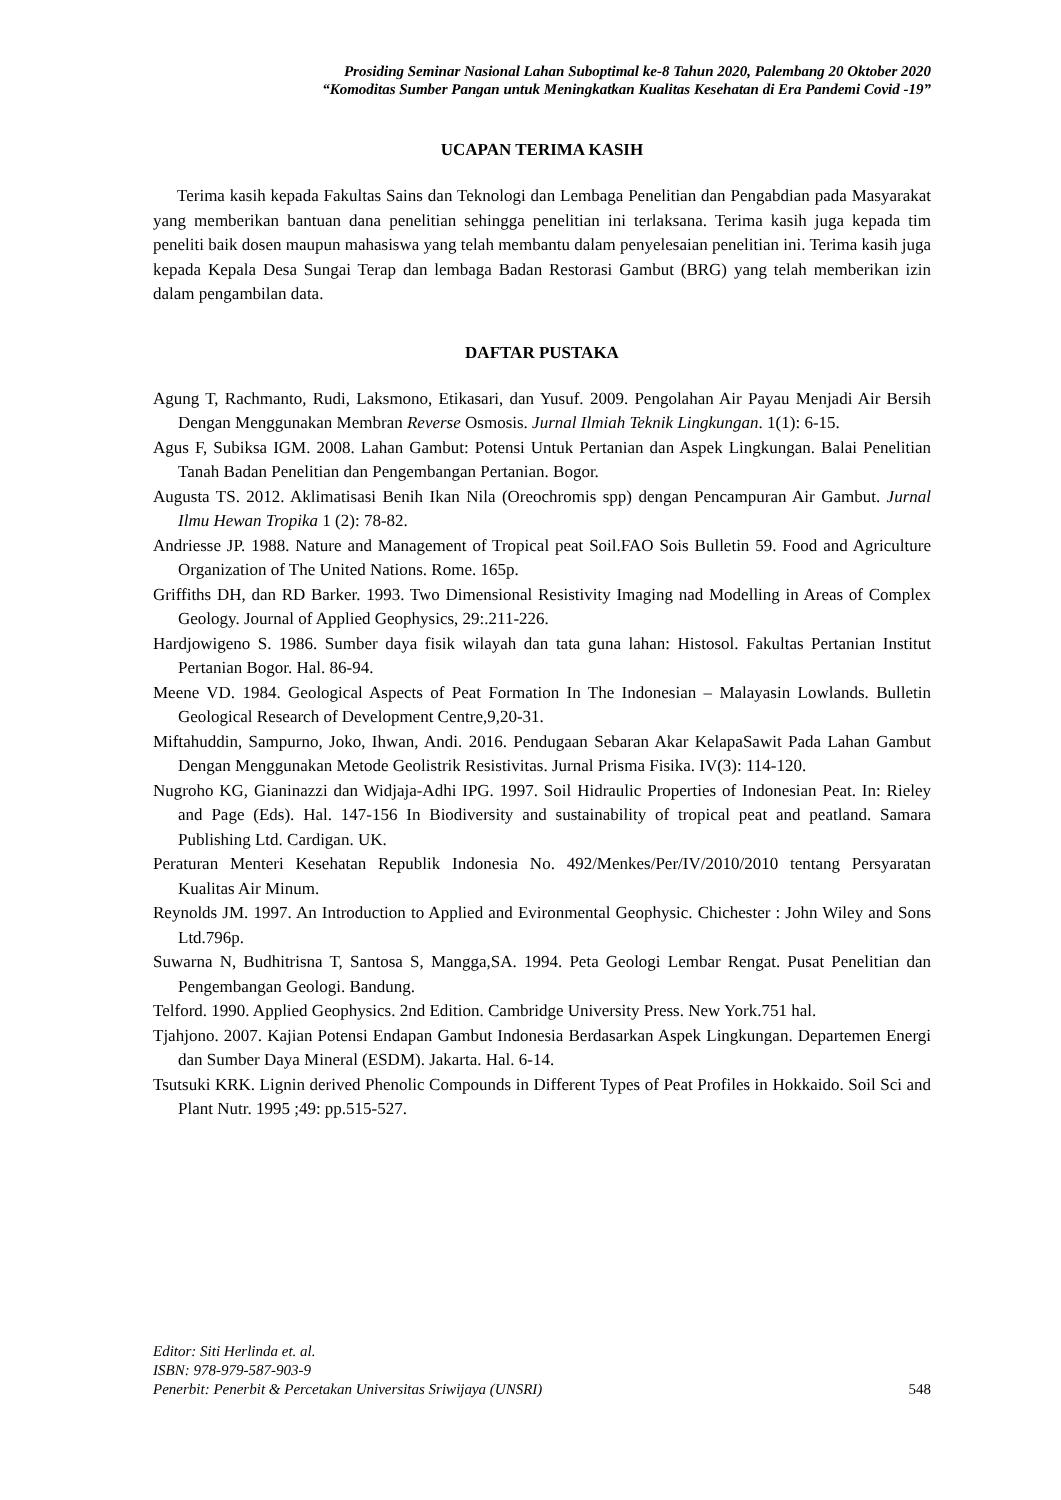Prosiding Seminar Nasional Lahan Suboptimal ke-8 Tahun 2020, Palembang 20 Oktober 2020
“Komoditas Sumber Pangan untuk Meningkatkan Kualitas Kesehatan di Era Pandemi Covid -19”
UCAPAN TERIMA KASIH
Terima kasih kepada Fakultas Sains dan Teknologi dan Lembaga Penelitian dan Pengabdian pada Masyarakat yang memberikan bantuan dana penelitian sehingga penelitian ini terlaksana. Terima kasih juga kepada tim peneliti baik dosen maupun mahasiswa yang telah membantu dalam penyelesaian penelitian ini. Terima kasih juga kepada Kepala Desa Sungai Terap dan lembaga Badan Restorasi Gambut (BRG) yang telah memberikan izin dalam pengambilan data.
DAFTAR PUSTAKA
Agung T, Rachmanto, Rudi, Laksmono, Etikasari, dan Yusuf. 2009. Pengolahan Air Payau Menjadi Air Bersih Dengan Menggunakan Membran Reverse Osmosis. Jurnal Ilmiah Teknik Lingkungan. 1(1): 6-15.
Agus F, Subiksa IGM. 2008. Lahan Gambut: Potensi Untuk Pertanian dan Aspek Lingkungan. Balai Penelitian Tanah Badan Penelitian dan Pengembangan Pertanian. Bogor.
Augusta TS. 2012. Aklimatisasi Benih Ikan Nila (Oreochromis spp) dengan Pencampuran Air Gambut. Jurnal Ilmu Hewan Tropika 1 (2): 78-82.
Andriesse JP. 1988. Nature and Management of Tropical peat Soil.FAO Sois Bulletin 59. Food and Agriculture Organization of The United Nations. Rome. 165p.
Griffiths DH, dan RD Barker. 1993. Two Dimensional Resistivity Imaging nad Modelling in Areas of Complex Geology. Journal of Applied Geophysics, 29:.211-226.
Hardjowigeno S. 1986. Sumber daya fisik wilayah dan tata guna lahan: Histosol. Fakultas Pertanian Institut Pertanian Bogor. Hal. 86-94.
Meene VD. 1984. Geological Aspects of Peat Formation In The Indonesian – Malayasin Lowlands. Bulletin Geological Research of Development Centre,9,20-31.
Miftahuddin, Sampurno, Joko, Ihwan, Andi. 2016. Pendugaan Sebaran Akar KelapaSawit Pada Lahan Gambut Dengan Menggunakan Metode Geolistrik Resistivitas. Jurnal Prisma Fisika. IV(3): 114-120.
Nugroho KG, Gianinazzi dan Widjaja-Adhi IPG. 1997. Soil Hidraulic Properties of Indonesian Peat. In: Rieley and Page (Eds). Hal. 147-156 In Biodiversity and sustainability of tropical peat and peatland. Samara Publishing Ltd. Cardigan. UK.
Peraturan Menteri Kesehatan Republik Indonesia No. 492/Menkes/Per/IV/2010/2010 tentang Persyaratan Kualitas Air Minum.
Reynolds JM. 1997. An Introduction to Applied and Evironmental Geophysic. Chichester : John Wiley and Sons Ltd.796p.
Suwarna N, Budhitrisna T, Santosa S, Mangga,SA. 1994. Peta Geologi Lembar Rengat. Pusat Penelitian dan Pengembangan Geologi. Bandung.
Telford. 1990. Applied Geophysics. 2nd Edition. Cambridge University Press. New York.751 hal.
Tjahjono. 2007. Kajian Potensi Endapan Gambut Indonesia Berdasarkan Aspek Lingkungan. Departemen Energi dan Sumber Daya Mineral (ESDM). Jakarta. Hal. 6-14.
Tsutsuki KRK. Lignin derived Phenolic Compounds in Different Types of Peat Profiles in Hokkaido. Soil Sci and Plant Nutr. 1995 ;49: pp.515-527.
Editor: Siti Herlinda et. al.
ISBN: 978-979-587-903-9
Penerbit: Penerbit & Percetakan Universitas Sriwijaya (UNSRI) 548